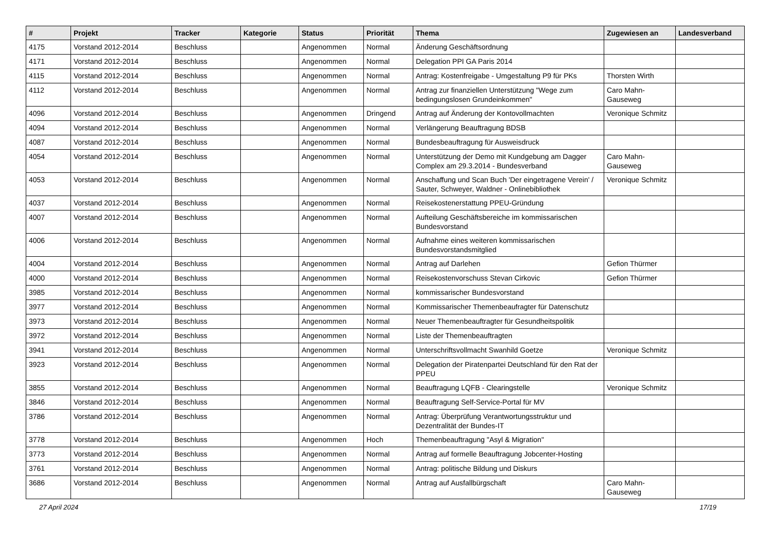| # | Projekt | Tracker | Kategorie | Status | Priorität | Thema | Zugewiesen an | Landesverband |
| --- | --- | --- | --- | --- | --- | --- | --- | --- |
| 4175 | Vorstand 2012-2014 | Beschluss | | Angenommen | Normal | Änderung Geschäftsordnung | | |
| 4171 | Vorstand 2012-2014 | Beschluss | | Angenommen | Normal | Delegation PPI GA Paris 2014 | | |
| 4115 | Vorstand 2012-2014 | Beschluss | | Angenommen | Normal | Antrag: Kostenfreigabe - Umgestaltung P9 für PKs | Thorsten Wirth | |
| 4112 | Vorstand 2012-2014 | Beschluss | | Angenommen | Normal | Antrag zur finanziellen Unterstützung "Wege zum bedingungslosen Grundeinkommen" | Caro Mahn-Gauseweg | |
| 4096 | Vorstand 2012-2014 | Beschluss | | Angenommen | Dringend | Antrag auf Änderung der Kontovollmachten | Veronique Schmitz | |
| 4094 | Vorstand 2012-2014 | Beschluss | | Angenommen | Normal | Verlängerung Beauftragung BDSB | | |
| 4087 | Vorstand 2012-2014 | Beschluss | | Angenommen | Normal | Bundesbeauftragung für Ausweisdruck | | |
| 4054 | Vorstand 2012-2014 | Beschluss | | Angenommen | Normal | Unterstützung der Demo mit Kundgebung am Dagger Complex am 29.3.2014 - Bundesverband | Caro Mahn-Gauseweg | |
| 4053 | Vorstand 2012-2014 | Beschluss | | Angenommen | Normal | Anschaffung und Scan Buch 'Der eingetragene Verein' / Sauter, Schweyer, Waldner - Onlinebibliothek | Veronique Schmitz | |
| 4037 | Vorstand 2012-2014 | Beschluss | | Angenommen | Normal | Reisekostenerstattung PPEU-Gründung | | |
| 4007 | Vorstand 2012-2014 | Beschluss | | Angenommen | Normal | Aufteilung Geschäftsbereiche im kommissarischen Bundesvorstand | | |
| 4006 | Vorstand 2012-2014 | Beschluss | | Angenommen | Normal | Aufnahme eines weiteren kommissarischen Bundesvorstandsmitglied | | |
| 4004 | Vorstand 2012-2014 | Beschluss | | Angenommen | Normal | Antrag auf Darlehen | Gefion Thürmer | |
| 4000 | Vorstand 2012-2014 | Beschluss | | Angenommen | Normal | Reisekostenvorschuss Stevan Cirkovic | Gefion Thürmer | |
| 3985 | Vorstand 2012-2014 | Beschluss | | Angenommen | Normal | kommissarischer Bundesvorstand | | |
| 3977 | Vorstand 2012-2014 | Beschluss | | Angenommen | Normal | Kommissarischer Themenbeaufragter für Datenschutz | | |
| 3973 | Vorstand 2012-2014 | Beschluss | | Angenommen | Normal | Neuer Themenbeauftragter für Gesundheitspolitik | | |
| 3972 | Vorstand 2012-2014 | Beschluss | | Angenommen | Normal | Liste der Themenbeauftragten | | |
| 3941 | Vorstand 2012-2014 | Beschluss | | Angenommen | Normal | Unterschriftsvollmacht Swanhild Goetze | Veronique Schmitz | |
| 3923 | Vorstand 2012-2014 | Beschluss | | Angenommen | Normal | Delegation der Piratenpartei Deutschland für den Rat der PPEU | | |
| 3855 | Vorstand 2012-2014 | Beschluss | | Angenommen | Normal | Beauftragung LQFB - Clearingstelle | Veronique Schmitz | |
| 3846 | Vorstand 2012-2014 | Beschluss | | Angenommen | Normal | Beauftragung Self-Service-Portal für MV | | |
| 3786 | Vorstand 2012-2014 | Beschluss | | Angenommen | Normal | Antrag: Überprüfung Verantwortungsstruktur und Dezentralität der Bundes-IT | | |
| 3778 | Vorstand 2012-2014 | Beschluss | | Angenommen | Hoch | Themenbeauftragung "Asyl & Migration" | | |
| 3773 | Vorstand 2012-2014 | Beschluss | | Angenommen | Normal | Antrag auf formelle Beauftragung Jobcenter-Hosting | | |
| 3761 | Vorstand 2012-2014 | Beschluss | | Angenommen | Normal | Antrag: politische Bildung und Diskurs | | |
| 3686 | Vorstand 2012-2014 | Beschluss | | Angenommen | Normal | Antrag auf Ausfallbürgschaft | Caro Mahn-Gauseweg | |
27 April 2024 17/19